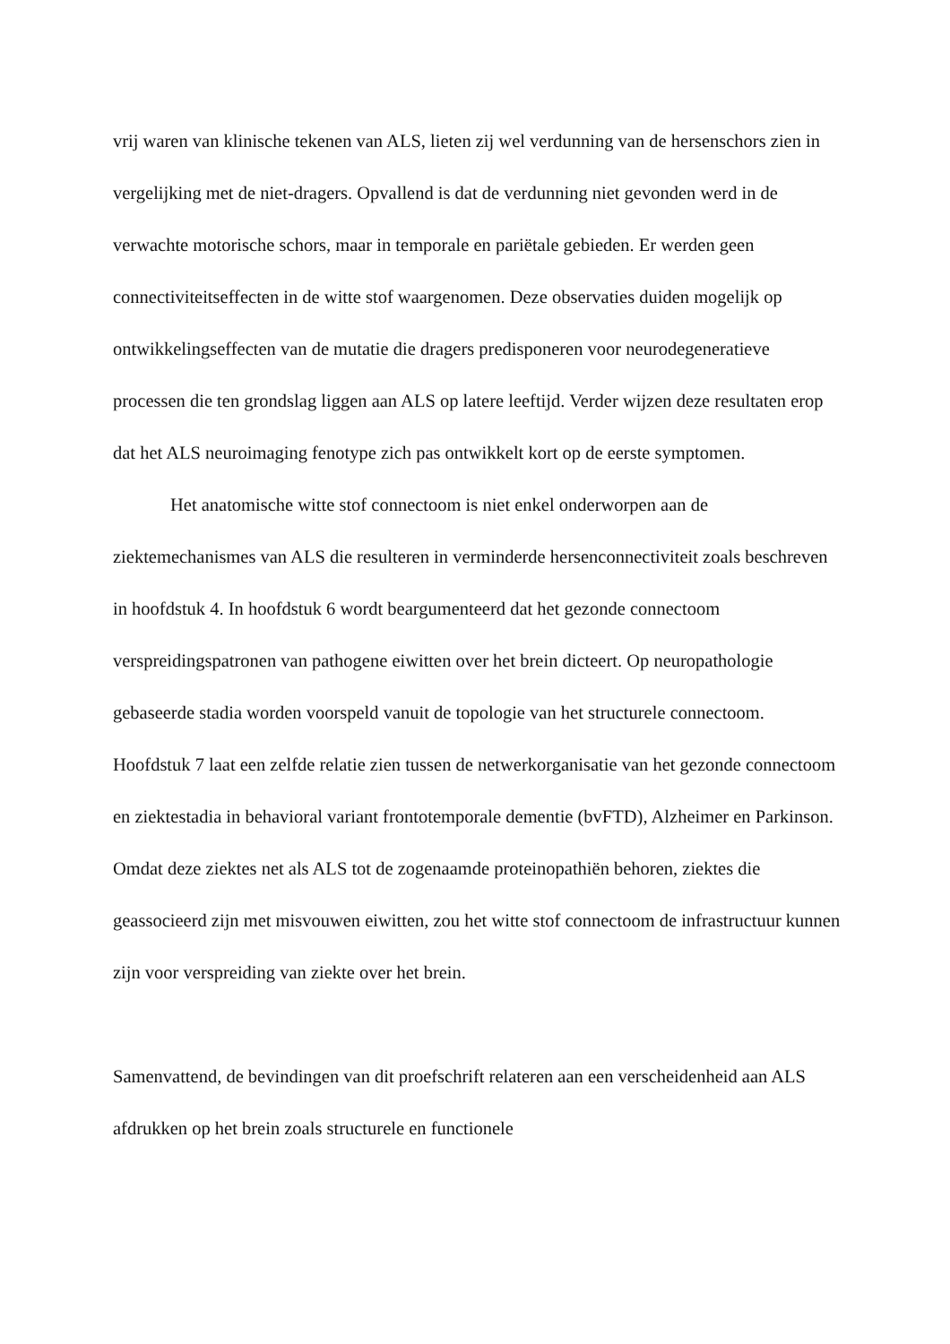vrij waren van klinische tekenen van ALS, lieten zij wel verdunning van de hersenschors zien in vergelijking met de niet-dragers. Opvallend is dat de verdunning niet gevonden werd in de verwachte motorische schors, maar in temporale en pariëtale gebieden. Er werden geen connectiviteitseffecten in de witte stof waargenomen. Deze observaties duiden mogelijk op ontwikkelingseffecten van de mutatie die dragers predisponeren voor neurodegeneratieve processen die ten grondslag liggen aan ALS op latere leeftijd. Verder wijzen deze resultaten erop dat het ALS neuroimaging fenotype zich pas ontwikkelt kort op de eerste symptomen.
Het anatomische witte stof connectoom is niet enkel onderworpen aan de ziektemechanismes van ALS die resulteren in verminderde hersenconnectiviteit zoals beschreven in hoofdstuk 4. In hoofdstuk 6 wordt beargumenteerd dat het gezonde connectoom verspreidingspatronen van pathogene eiwitten over het brein dicteert. Op neuropathologie gebaseerde stadia worden voorspeld vanuit de topologie van het structurele connectoom. Hoofdstuk 7 laat een zelfde relatie zien tussen de netwerkorganisatie van het gezonde connectoom en ziektestadia in behavioral variant frontotemporale dementie (bvFTD), Alzheimer en Parkinson. Omdat deze ziektes net als ALS tot de zogenaamde proteinopathiën behoren, ziektes die geassocieerd zijn met misvouwen eiwitten, zou het witte stof connectoom de infrastructuur kunnen zijn voor verspreiding van ziekte over het brein.
Samenvattend, de bevindingen van dit proefschrift relateren aan een verscheidenheid aan ALS afdrukken op het brein zoals structurele en functionele